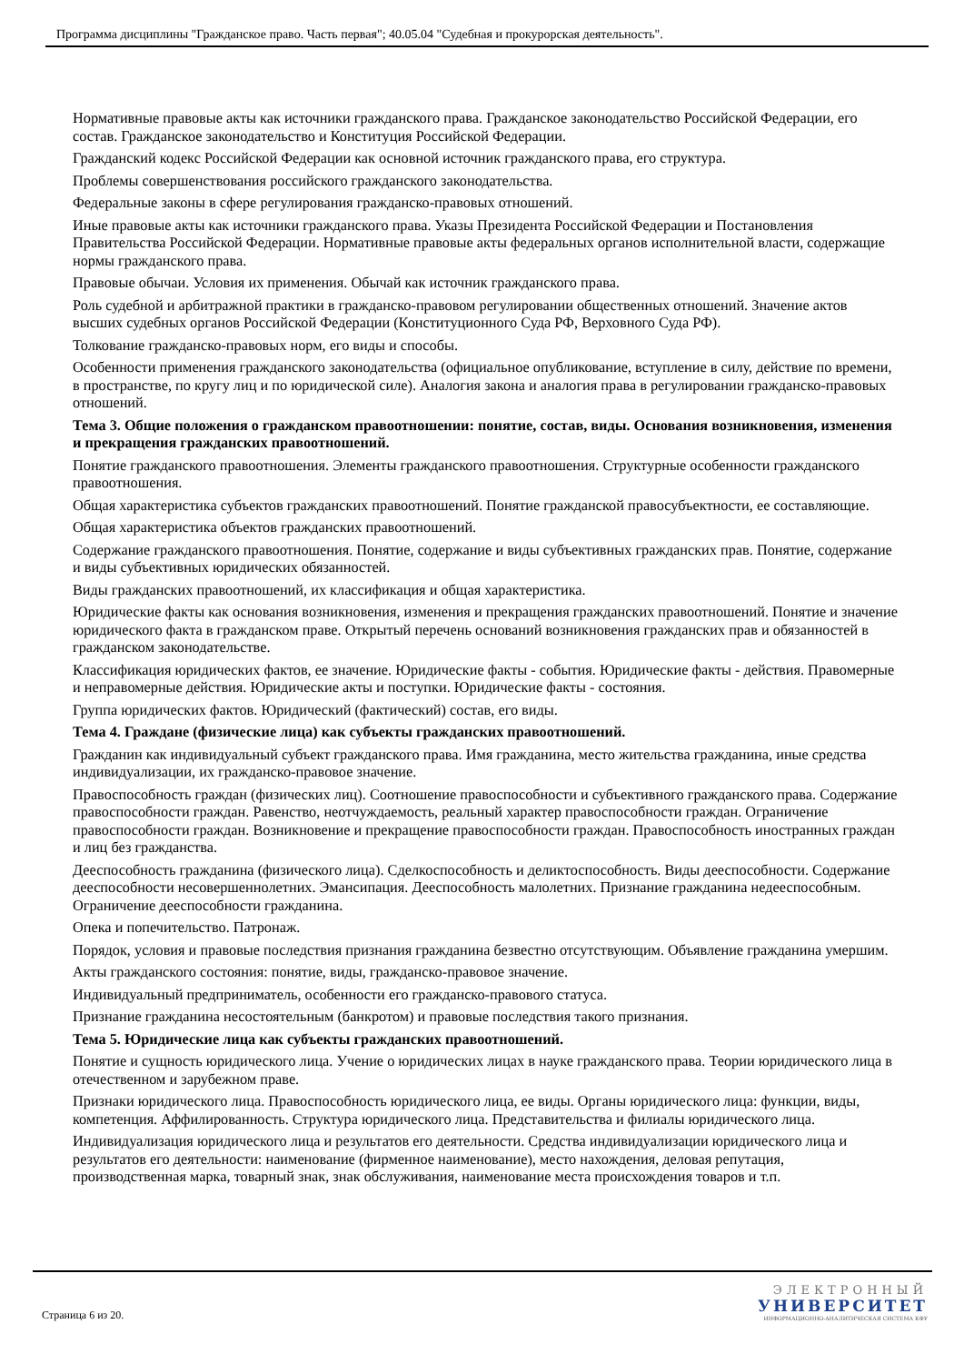Программа дисциплины "Гражданское право. Часть первая"; 40.05.04 "Судебная и прокурорская деятельность".
Нормативные правовые акты как источники гражданского права. Гражданское законодательство Российской Федерации, его состав. Гражданское законодательство и Конституция Российской Федерации.
Гражданский кодекс Российской Федерации как основной источник гражданского права, его структура.
Проблемы совершенствования российского гражданского законодательства.
Федеральные законы в сфере регулирования гражданско-правовых отношений.
Иные правовые акты как источники гражданского права. Указы Президента Российской Федерации и Постановления Правительства Российской Федерации. Нормативные правовые акты федеральных органов исполнительной власти, содержащие нормы гражданского права.
Правовые обычаи. Условия их применения. Обычай как источник гражданского права.
Роль судебной и арбитражной практики в гражданско-правовом регулировании общественных отношений. Значение актов высших судебных органов Российской Федерации (Конституционного Суда РФ, Верховного Суда РФ).
Толкование гражданско-правовых норм, его виды и способы.
Особенности применения гражданского законодательства (официальное опубликование, вступление в силу, действие по времени, в пространстве, по кругу лиц и по юридической силе). Аналогия закона и аналогия права в регулировании гражданско-правовых отношений.
Тема 3. Общие положения о гражданском правоотношении: понятие, состав, виды. Основания возникновения, изменения и прекращения гражданских правоотношений.
Понятие гражданского правоотношения. Элементы гражданского правоотношения. Структурные особенности гражданского правоотношения.
Общая характеристика субъектов гражданских правоотношений. Понятие гражданской правосубъектности, ее составляющие.
Общая характеристика объектов гражданских правоотношений.
Содержание гражданского правоотношения. Понятие, содержание и виды субъективных гражданских прав. Понятие, содержание и виды субъективных юридических обязанностей.
Виды гражданских правоотношений, их классификация и общая характеристика.
Юридические факты как основания возникновения, изменения и прекращения гражданских правоотношений. Понятие и значение юридического факта в гражданском праве. Открытый перечень оснований возникновения гражданских прав и обязанностей в гражданском законодательстве.
Классификация юридических фактов, ее значение. Юридические факты - события. Юридические факты - действия. Правомерные и неправомерные действия. Юридические акты и поступки. Юридические факты - состояния.
Группа юридических фактов. Юридический (фактический) состав, его виды.
Тема 4. Граждане (физические лица) как субъекты гражданских правоотношений.
Гражданин как индивидуальный субъект гражданского права. Имя гражданина, место жительства гражданина, иные средства индивидуализации, их гражданско-правовое значение.
Правоспособность граждан (физических лиц). Соотношение правоспособности и субъективного гражданского права. Содержание правоспособности граждан. Равенство, неотчуждаемость, реальный характер правоспособности граждан. Ограничение правоспособности граждан. Возникновение и прекращение правоспособности граждан. Правоспособность иностранных граждан и лиц без гражданства.
Дееспособность гражданина (физического лица). Сделкоспособность и деликтоспособность. Виды дееспособности. Содержание дееспособности несовершеннолетних. Эмансипация. Дееспособность малолетних. Признание гражданина недееспособным. Ограничение дееспособности гражданина.
Опека и попечительство. Патронаж.
Порядок, условия и правовые последствия признания гражданина безвестно отсутствующим. Объявление гражданина умершим.
Акты гражданского состояния: понятие, виды, гражданско-правовое значение.
Индивидуальный предприниматель, особенности его гражданско-правового статуса.
Признание гражданина несостоятельным (банкротом) и правовые последствия такого признания.
Тема 5. Юридические лица как субъекты гражданских правоотношений.
Понятие и сущность юридического лица. Учение о юридических лицах в науке гражданского права. Теории юридического лица в отечественном и зарубежном праве.
Признаки юридического лица. Правоспособность юридического лица, ее виды. Органы юридического лица: функции, виды, компетенция. Аффилированность. Структура юридического лица. Представительства и филиалы юридического лица.
Индивидуализация юридического лица и результатов его деятельности. Средства индивидуализации юридического лица и результатов его деятельности: наименование (фирменное наименование), место нахождения, деловая репутация, производственная марка, товарный знак, знак обслуживания, наименование места происхождения товаров и т.п.
Страница 6 из 20.
ЭЛЕКТРОННЫЙ
УНИВЕРСИТЕТ
ИНФОРМАЦИОННО-АНАЛИТИЧЕСКАЯ СИСТЕМА КФУ